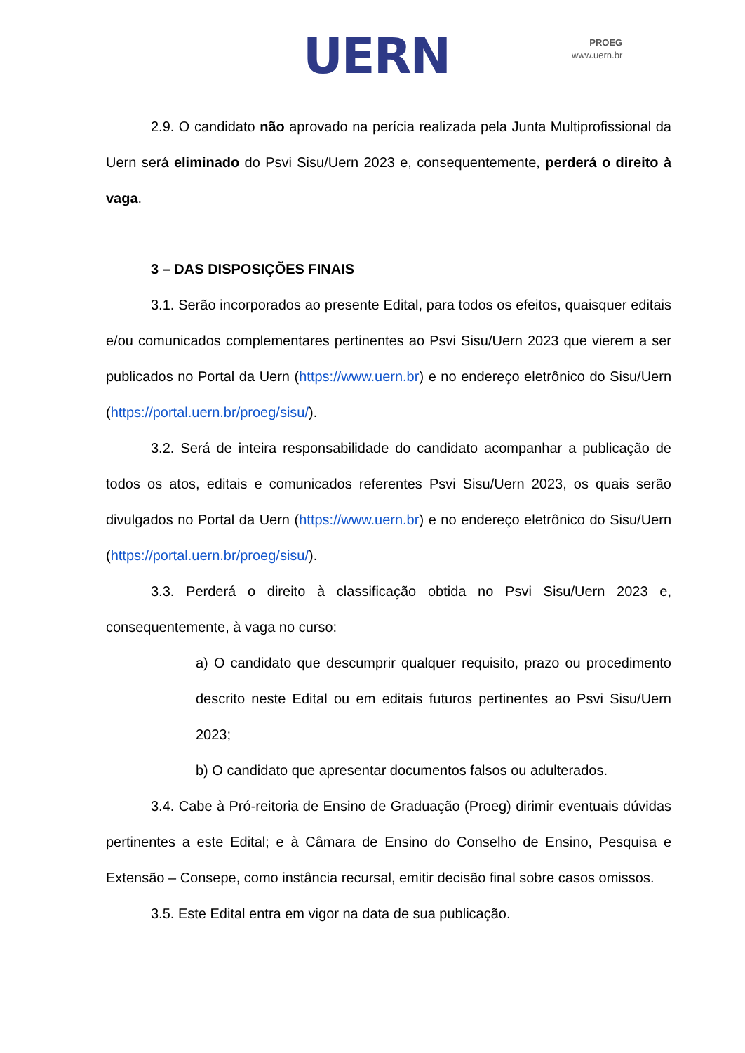UERN
PROEG
www.uern.br
2.9. O candidato não aprovado na perícia realizada pela Junta Multiprofissional da Uern será eliminado do Psvi Sisu/Uern 2023 e, consequentemente, perderá o direito à vaga.
3 – DAS DISPOSIÇÕES FINAIS
3.1. Serão incorporados ao presente Edital, para todos os efeitos, quaisquer editais e/ou comunicados complementares pertinentes ao Psvi Sisu/Uern 2023 que vierem a ser publicados no Portal da Uern (https://www.uern.br) e no endereço eletrônico do Sisu/Uern (https://portal.uern.br/proeg/sisu/).
3.2. Será de inteira responsabilidade do candidato acompanhar a publicação de todos os atos, editais e comunicados referentes Psvi Sisu/Uern 2023, os quais serão divulgados no Portal da Uern (https://www.uern.br) e no endereço eletrônico do Sisu/Uern (https://portal.uern.br/proeg/sisu/).
3.3. Perderá o direito à classificação obtida no Psvi Sisu/Uern 2023 e, consequentemente, à vaga no curso:
a) O candidato que descumprir qualquer requisito, prazo ou procedimento descrito neste Edital ou em editais futuros pertinentes ao Psvi Sisu/Uern 2023;
b) O candidato que apresentar documentos falsos ou adulterados.
3.4. Cabe à Pró-reitoria de Ensino de Graduação (Proeg) dirimir eventuais dúvidas pertinentes a este Edital; e à Câmara de Ensino do Conselho de Ensino, Pesquisa e Extensão – Consepe, como instância recursal, emitir decisão final sobre casos omissos.
3.5. Este Edital entra em vigor na data de sua publicação.